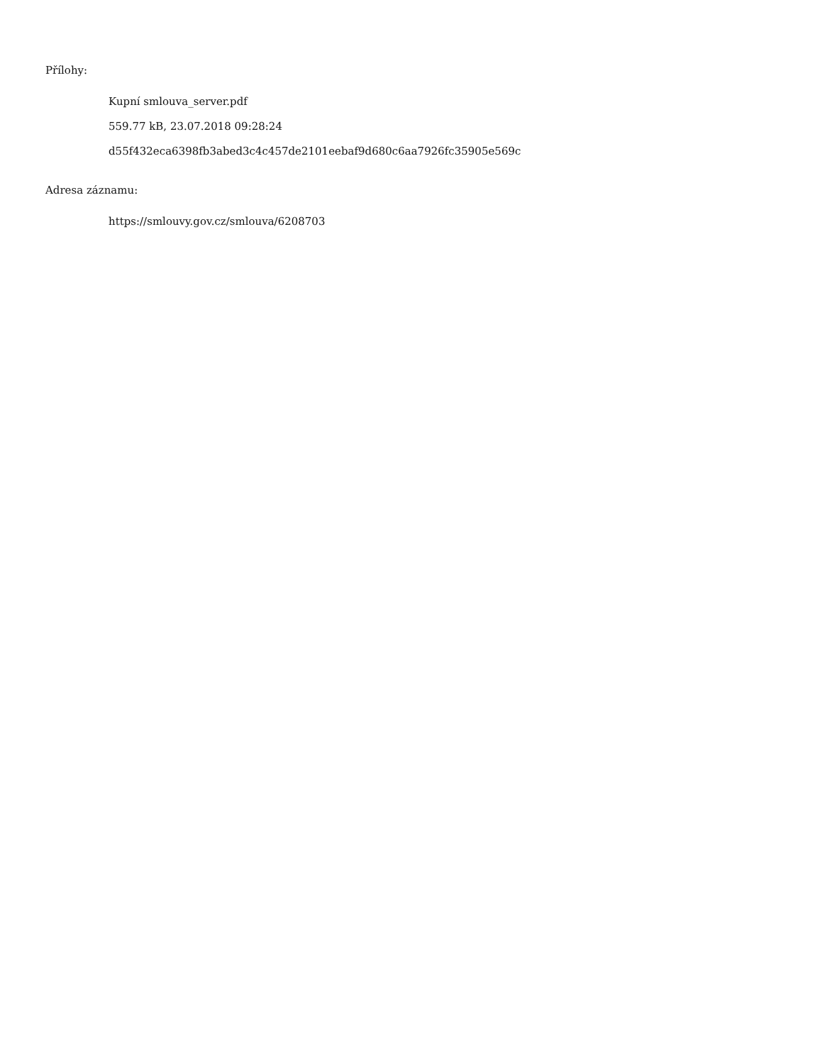Přílohy:
Kupní smlouva_server.pdf
559.77 kB, 23.07.2018 09:28:24
d55f432eca6398fb3abed3c4c457de2101eebaf9d680c6aa7926fc35905e569c
Adresa záznamu:
https://smlouvy.gov.cz/smlouva/6208703